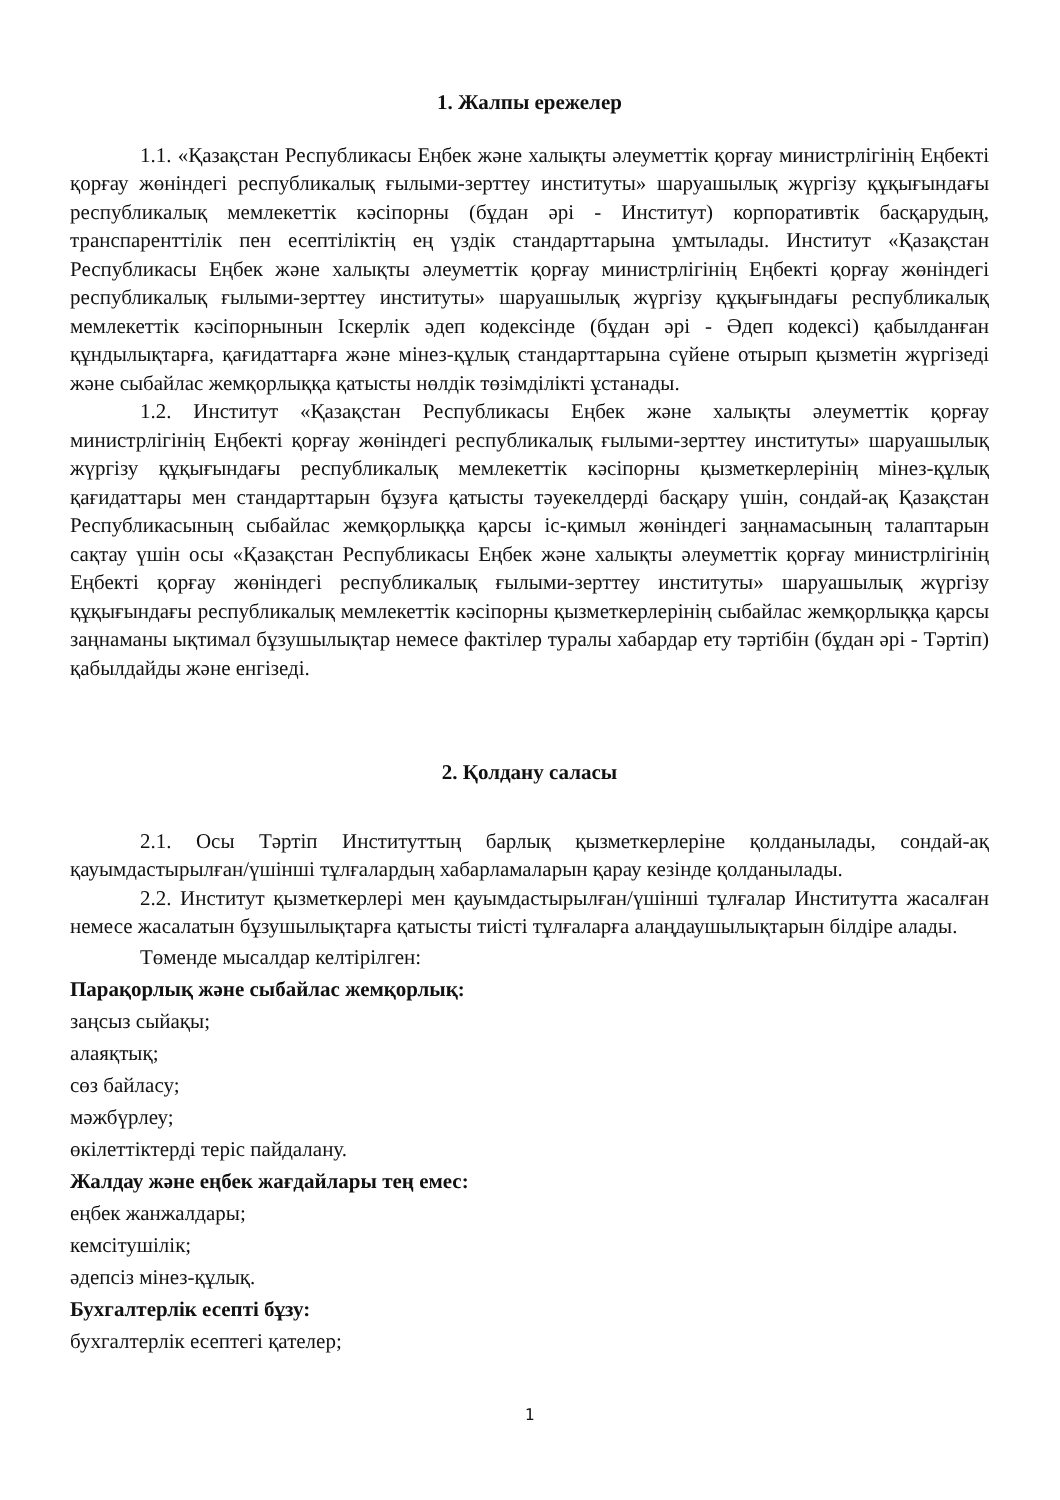1. Жалпы ережелер
1.1. «Қазақстан Республикасы Еңбек және халықты әлеуметтік қорғау министрлігінің Еңбекті қорғау жөніндегі республикалық ғылыми-зерттеу институты» шаруашылық жүргізу құқығындағы республикалық мемлекеттік кәсіпорны (бұдан әрі - Институт) корпоративтік басқарудың, транспаренттілік пен есептіліктің ең үздік стандарттарына ұмтылады. Институт «Қазақстан Республикасы Еңбек және халықты әлеуметтік қорғау министрлігінің Еңбекті қорғау жөніндегі республикалық ғылыми-зерттеу институты» шаруашылық жүргізу құқығындағы республикалық мемлекеттік кәсіпорнынын Іскерлік әдеп кодексінде (бұдан әрі - Әдеп кодексі) қабылданған құндылықтарға, қағидаттарға және мінез-құлық стандарттарына сүйене отырып қызметін жүргізеді және сыбайлас жемқорлыққа қатысты нөлдік төзімділікті ұстанады.
1.2. Институт «Қазақстан Республикасы Еңбек және халықты әлеуметтік қорғау министрлігінің Еңбекті қорғау жөніндегі республикалық ғылыми-зерттеу институты» шаруашылық жүргізу құқығындағы республикалық мемлекеттік кәсіпорны қызметкерлерінің мінез-құлық қағидаттары мен стандарттарын бұзуға қатысты тәуекелдерді басқару үшін, сондай-ақ Қазақстан Республикасының сыбайлас жемқорлыққа қарсы іс-қимыл жөніндегі заңнамасының талаптарын сақтау үшін осы «Қазақстан Республикасы Еңбек және халықты әлеуметтік қорғау министрлігінің Еңбекті қорғау жөніндегі республикалық ғылыми-зерттеу институты» шаруашылық жүргізу құқығындағы республикалық мемлекеттік кәсіпорны қызметкерлерінің сыбайлас жемқорлыққа қарсы заңнаманы ықтимал бұзушылықтар немесе фактілер туралы хабардар ету тәртібін (бұдан әрі - Тәртіп) қабылдайды және енгізеді.
2. Қолдану саласы
2.1. Осы Тәртіп Институттың барлық қызметкерлеріне қолданылады, сондай-ақ қауымдастырылған/үшінші тұлғалардың хабарламаларын қарау кезінде қолданылады.
2.2. Институт қызметкерлері мен қауымдастырылған/үшінші тұлғалар Институтта жасалған немесе жасалатын бұзушылықтарға қатысты тиісті тұлғаларға алаңдаушылықтарын білдіре алады.
Төменде мысалдар келтірілген:
Парақорлық және сыбайлас жемқорлық:
заңсыз сыйақы;
алаяқтық;
сөз байласу;
мәжбүрлеу;
өкілеттіктерді теріс пайдалану.
Жалдау және еңбек жағдайлары тең емес:
еңбек жанжалдары;
кемсітушілік;
әдепсіз мінез-құлық.
Бухгалтерлік есепті бұзу:
бухгалтерлік есептегі қателер;
1